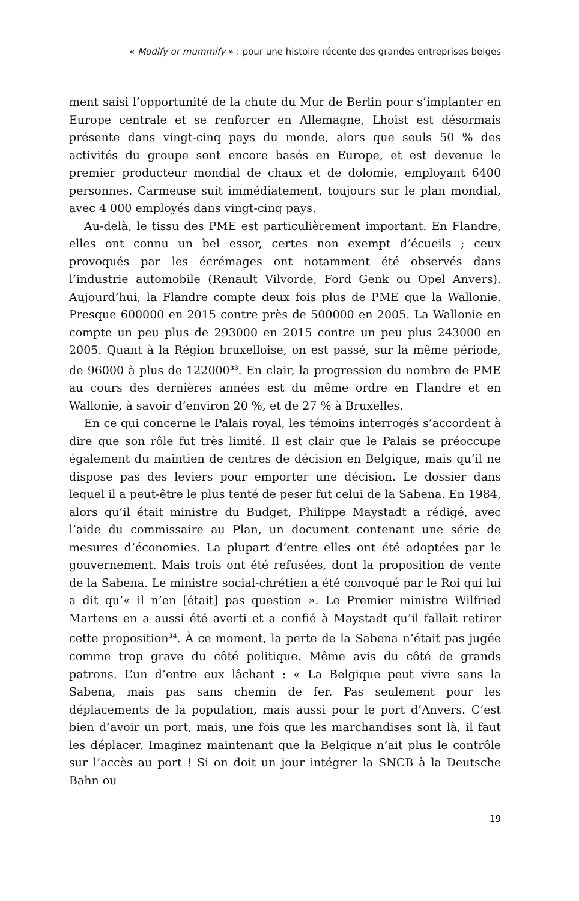« Modify or mummify » : pour une histoire récente des grandes entreprises belges
ment saisi l’opportunité de la chute du Mur de Berlin pour s’implanter en Europe centrale et se renforcer en Allemagne, Lhoist est désormais présente dans vingt-cinq pays du monde, alors que seuls 50 % des activités du groupe sont encore basés en Europe, et est devenue le premier producteur mondial de chaux et de dolomie, employant 6400 personnes. Carmeuse suit immédiatement, toujours sur le plan mondial, avec 4 000 employés dans vingt-cinq pays.
Au-delà, le tissu des PME est particulièrement important. En Flandre, elles ont connu un bel essor, certes non exempt d’écueils ; ceux provoqués par les écrémages ont notamment été observés dans l’industrie automobile (Renault Vilvorde, Ford Genk ou Opel Anvers). Aujourd’hui, la Flandre compte deux fois plus de PME que la Wallonie. Presque 600000 en 2015 contre près de 500000 en 2005. La Wallonie en compte un peu plus de 293000 en 2015 contre un peu plus 243000 en 2005. Quant à la Région bruxelloise, on est passé, sur la même période, de 96000 à plus de 122000<sup>33</sup>. En clair, la progression du nombre de PME au cours des dernières années est du même ordre en Flandre et en Wallonie, à savoir d’environ 20 %, et de 27 % à Bruxelles.
En ce qui concerne le Palais royal, les témoins interrogés s’accordent à dire que son rôle fut très limité. Il est clair que le Palais se préoccupe également du maintien de centres de décision en Belgique, mais qu’il ne dispose pas des leviers pour emporter une décision. Le dossier dans lequel il a peut-être le plus tenté de peser fut celui de la Sabena. En 1984, alors qu’il était ministre du Budget, Philippe Maystadt a rédigé, avec l’aide du commissaire au Plan, un document contenant une série de mesures d’économies. La plupart d’entre elles ont été adoptées par le gouvernement. Mais trois ont été refusées, dont la proposition de vente de la Sabena. Le ministre social-chrétien a été convoqué par le Roi qui lui a dit qu’« il n’en [était] pas question ». Le Premier ministre Wilfried Martens en a aussi été averti et a confié à Maystadt qu’il fallait retirer cette proposition<sup>34</sup>. À ce moment, la perte de la Sabena n’était pas jugée comme trop grave du côté politique. Même avis du côté de grands patrons. L’un d’entre eux lâchant : « La Belgique peut vivre sans la Sabena, mais pas sans chemin de fer. Pas seulement pour les déplacements de la population, mais aussi pour le port d’Anvers. C’est bien d’avoir un port, mais, une fois que les marchandises sont là, il faut les déplacer. Imaginez maintenant que la Belgique n’ait plus le contrôle sur l’accès au port ! Si on doit un jour intégrer la SNCB à la Deutsche Bahn ou
19